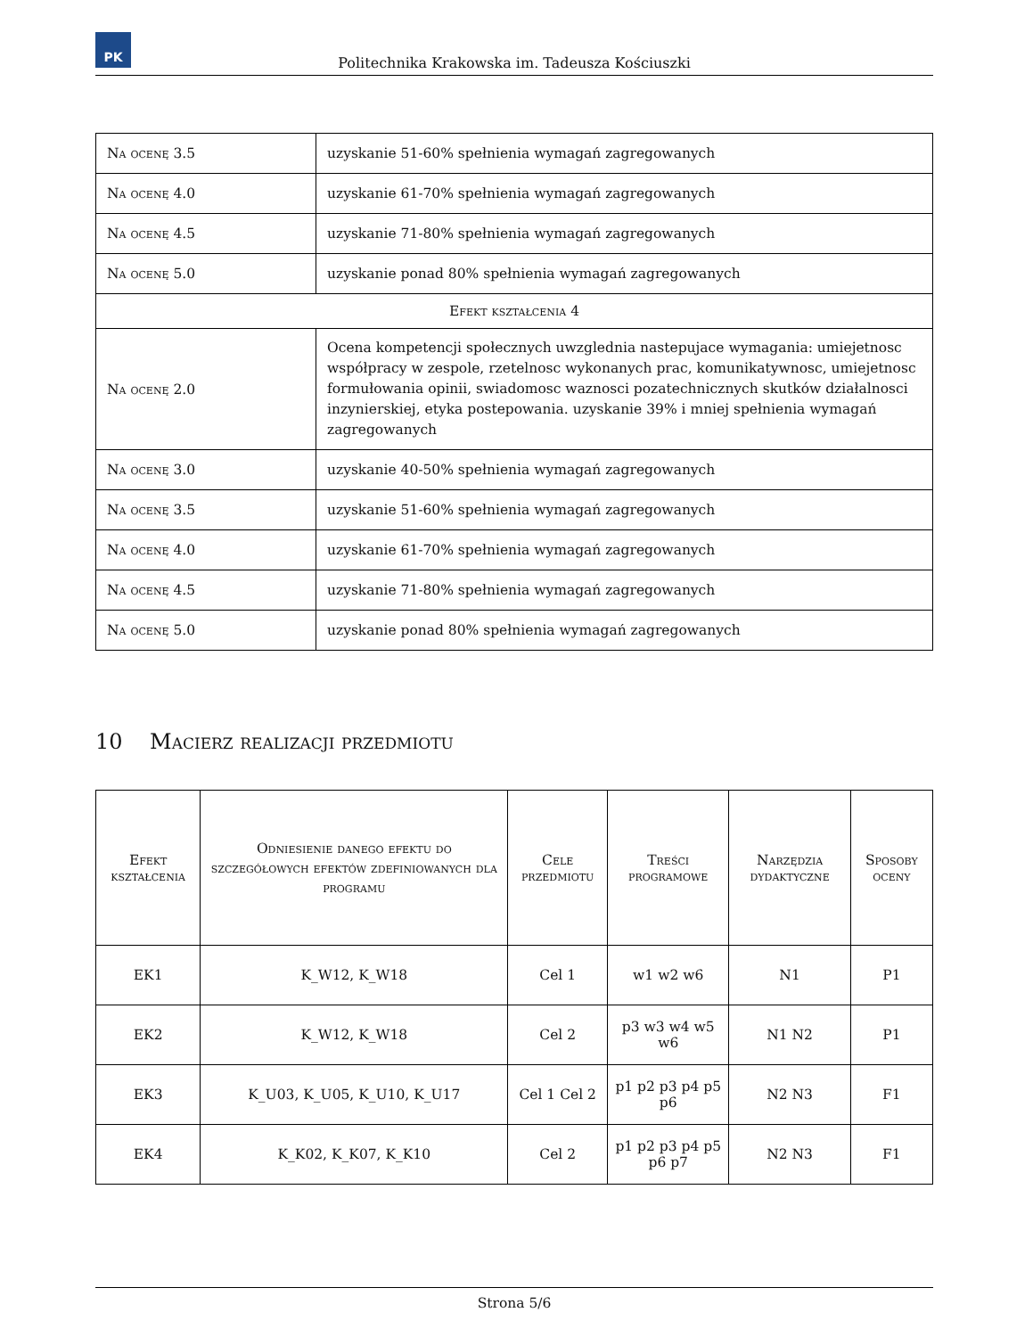PK
Politechnika Krakowska im. Tadeusza Kościuszki
| Na ocenę 3.5 | uzyskanie 51-60% spełnienia wymagań zagregowanych |
| Na ocenę 4.0 | uzyskanie 61-70% spełnienia wymagań zagregowanych |
| Na ocenę 4.5 | uzyskanie 71-80% spełnienia wymagań zagregowanych |
| Na ocenę 5.0 | uzyskanie ponad 80% spełnienia wymagań zagregowanych |
| Efekt kształcenia 4 | |
| Na ocenę 2.0 | Ocena kompetencji społecznych uwzglednia nastepujace wymagania: umiejetnosc współpracy w zespole, rzetelnosc wykonanych prac, komunikatywnosc, umiejetnosc formułowania opinii, swiadomosc waznosci pozatechnicznych skutków działalnosci inzynierskiej, etyka postepowania. uzyskanie 39% i mniej spełnienia wymagań zagregowanych |
| Na ocenę 3.0 | uzyskanie 40-50% spełnienia wymagań zagregowanych |
| Na ocenę 3.5 | uzyskanie 51-60% spełnienia wymagań zagregowanych |
| Na ocenę 4.0 | uzyskanie 61-70% spełnienia wymagań zagregowanych |
| Na ocenę 4.5 | uzyskanie 71-80% spełnienia wymagań zagregowanych |
| Na ocenę 5.0 | uzyskanie ponad 80% spełnienia wymagań zagregowanych |
10 Macierz realizacji przedmiotu
| Efekt kształcenia | Odniesienie danego efektu do szczegółowych efektów zdefiniowanych dla programu | Cele przedmiotu | Treści programowe | Narzędzia dydaktyczne | Sposoby oceny |
| --- | --- | --- | --- | --- | --- |
| EK1 | K_W12, K_W18 | Cel 1 | w1 w2 w6 | N1 | P1 |
| EK2 | K_W12, K_W18 | Cel 2 | p3 w3 w4 w5 w6 | N1 N2 | P1 |
| EK3 | K_U03, K_U05, K_U10, K_U17 | Cel 1 Cel 2 | p1 p2 p3 p4 p5 p6 | N2 N3 | F1 |
| EK4 | K_K02, K_K07, K_K10 | Cel 2 | p1 p2 p3 p4 p5 p6 p7 | N2 N3 | F1 |
Strona 5/6